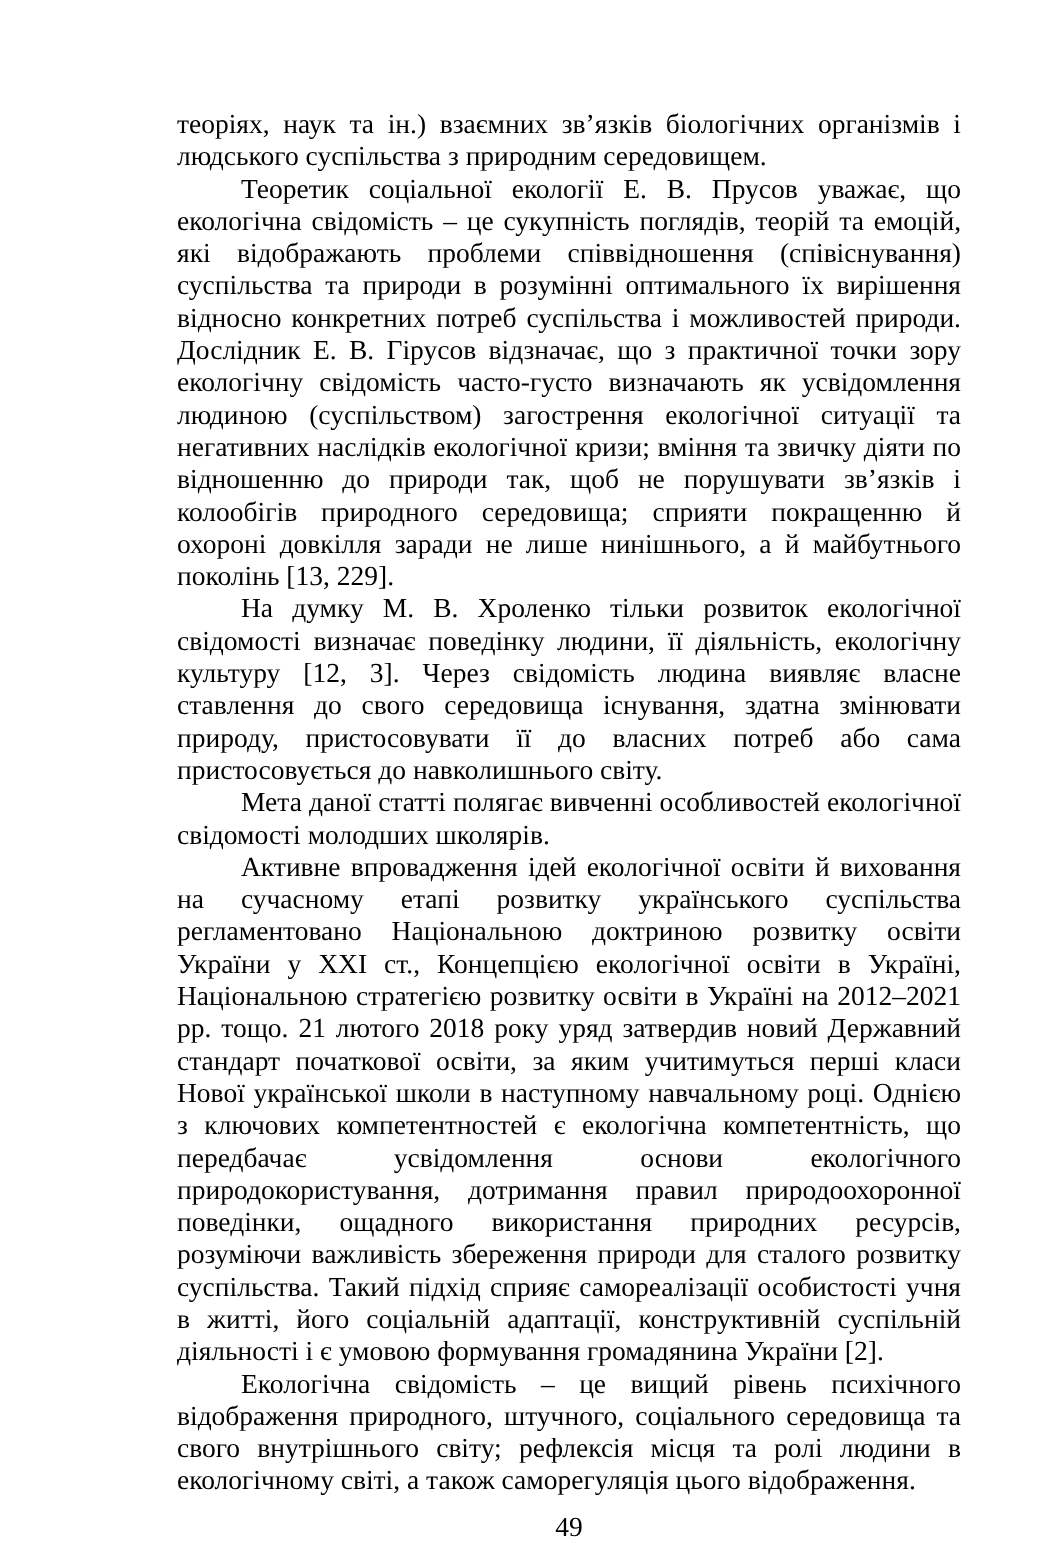теоріях, наук та ін.) взаємних зв’язків біологічних організмів і людського суспільства з природним середовищем.
Теоретик соціальної екології Е. В. Прусов уважає, що екологічна свідомість – це сукупність поглядів, теорій та емоцій, які відображають проблеми співвідношення (співіснування) суспільства та природи в розумінні оптимального їх вирішення відносно конкретних потреб суспільства і можливостей природи. Дослідник Е. В. Гірусов відзначає, що з практичної точки зору екологічну свідомість часто-густо визначають як усвідомлення людиною (суспільством) загострення екологічної ситуації та негативних наслідків екологічної кризи; вміння та звичку діяти по відношенню до природи так, щоб не порушувати зв’язків і колообігів природного середовища; сприяти покращенню й охороні довкілля заради не лише нинішнього, а й майбутнього поколінь [13, 229].
На думку М. В. Хроленко тільки розвиток екологічної свідомості визначає поведінку людини, її діяльність, екологічну культуру [12, 3]. Через свідомість людина виявляє власне ставлення до свого середовища існування, здатна змінювати природу, пристосовувати її до власних потреб або сама пристосовується до навколишнього світу.
Мета даної статті полягає вивченні особливостей екологічної свідомості молодших школярів.
Активне впровадження ідей екологічної освіти й виховання на сучасному етапі розвитку українського суспільства регламентовано Національною доктриною розвитку освіти України у ХХІ ст., Концепцією екологічної освіти в Україні, Національною стратегією розвитку освіти в Україні на 2012–2021 рр. тощо. 21 лютого 2018 року уряд затвердив новий Державний стандарт початкової освіти, за яким учитимуться перші класи Нової української школи в наступному навчальному році. Однією з ключових компетентностей є екологічна компетентність, що передбачає усвідомлення основи екологічного природокористування, дотримання правил природоохоронної поведінки, ощадного використання природних ресурсів, розуміючи важливість збереження природи для сталого розвитку суспільства. Такий підхід сприяє самореалізації особистості учня в житті, його соціальній адаптації, конструктивній суспільній діяльності і є умовою формування громадянина України [2].
Екологічна свідомість – це вищий рівень психічного відображення природного, штучного, соціального середовища та свого внутрішнього світу; рефлексія місця та ролі людини в екологічному світі, а також саморегуляція цього відображення.
49